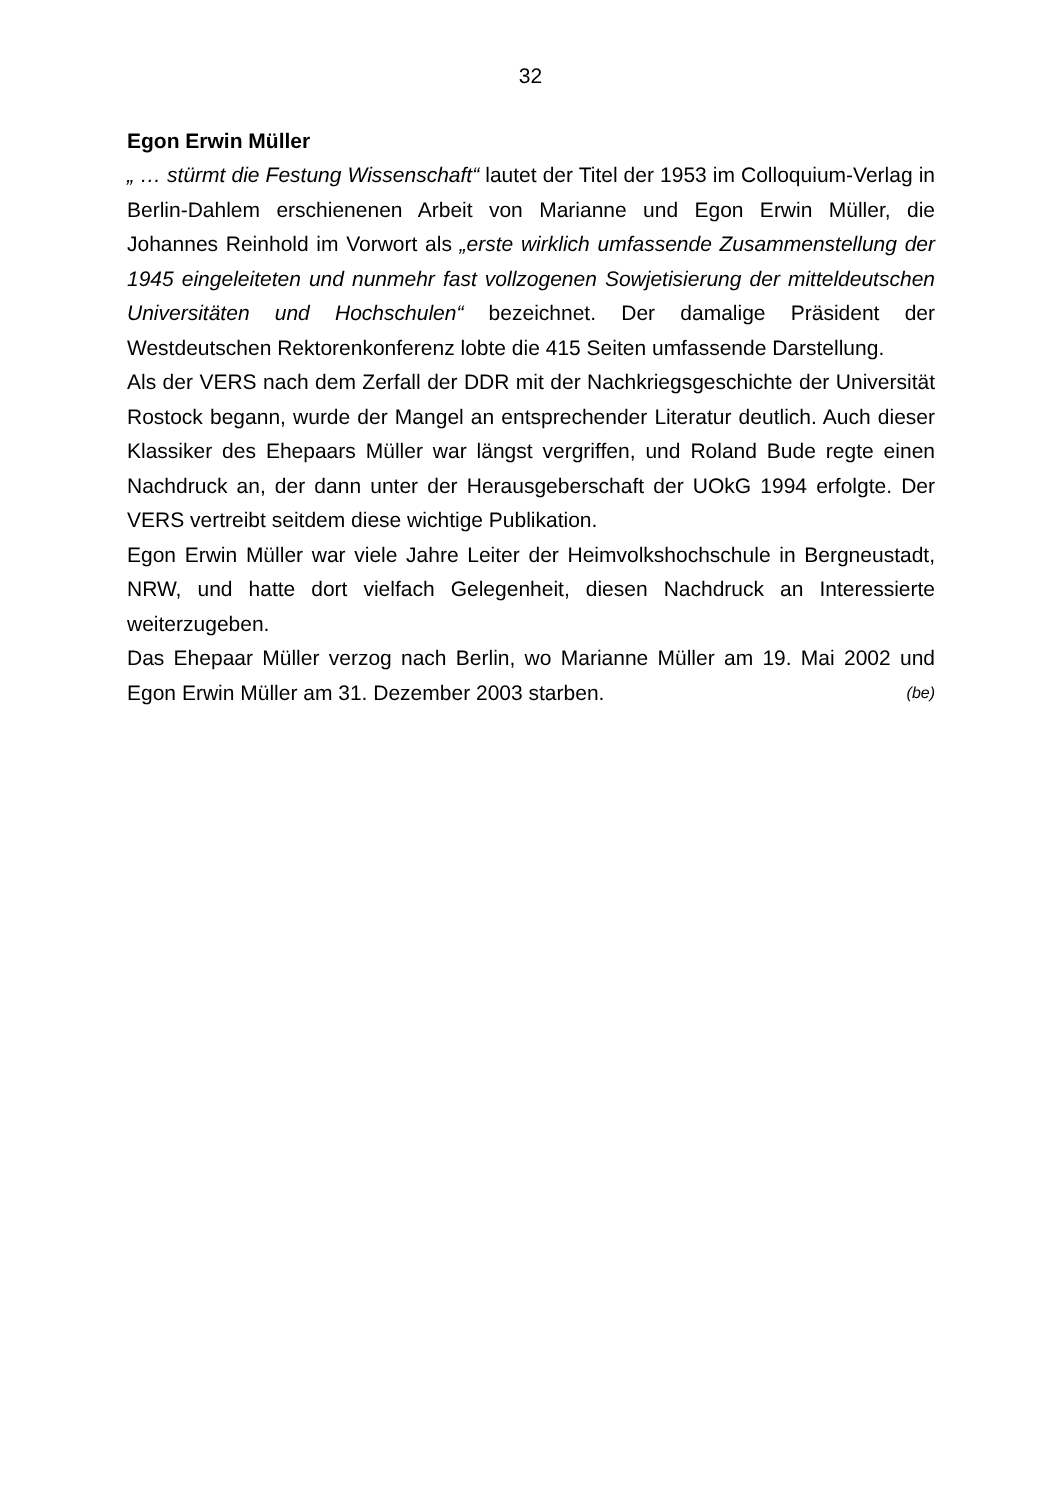32
Egon Erwin Müller
„ … stürmt die Festung Wissenschaft“ lautet der Titel der 1953 im Collo­quium-Verlag in Berlin-Dahlem erschienenen Arbeit von Marianne und Egon Erwin Müller, die Johannes Reinhold im Vorwort als „erste wirklich umfassende Zusammenstellung der 1945 eingeleiteten und nunmehr fast vollzogenen Sowjetisierung der mitteldeutschen Universitäten und Hochschulen“ bezeichnet. Der damalige Präsident der Westdeutschen Rektorenkonferenz lobte die 415 Seiten umfassende Darstellung.
Als der VERS nach dem Zerfall der DDR mit der Nachkriegsgeschichte der Universität Rostock begann, wurde der Mangel an entsprechender Literatur deutlich. Auch dieser Klassiker des Ehepaars Müller war längst vergriffen, und Roland Bude regte einen Nachdruck an, der dann unter der Herausgeberschaft der UOkG 1994 erfolgte. Der VERS vertreibt seitdem diese wichtige Publikation.
Egon Erwin Müller war viele Jahre Leiter der Heimvolkshochschule in Bergneustadt, NRW, und hatte dort vielfach Gelegenheit, diesen Nach­druck an Interessierte weiterzugeben.
Das Ehepaar Müller verzog nach Berlin, wo Marianne Müller am 19. Mai 2002 und Egon Erwin Müller am 31. Dezember 2003 starben. (be)